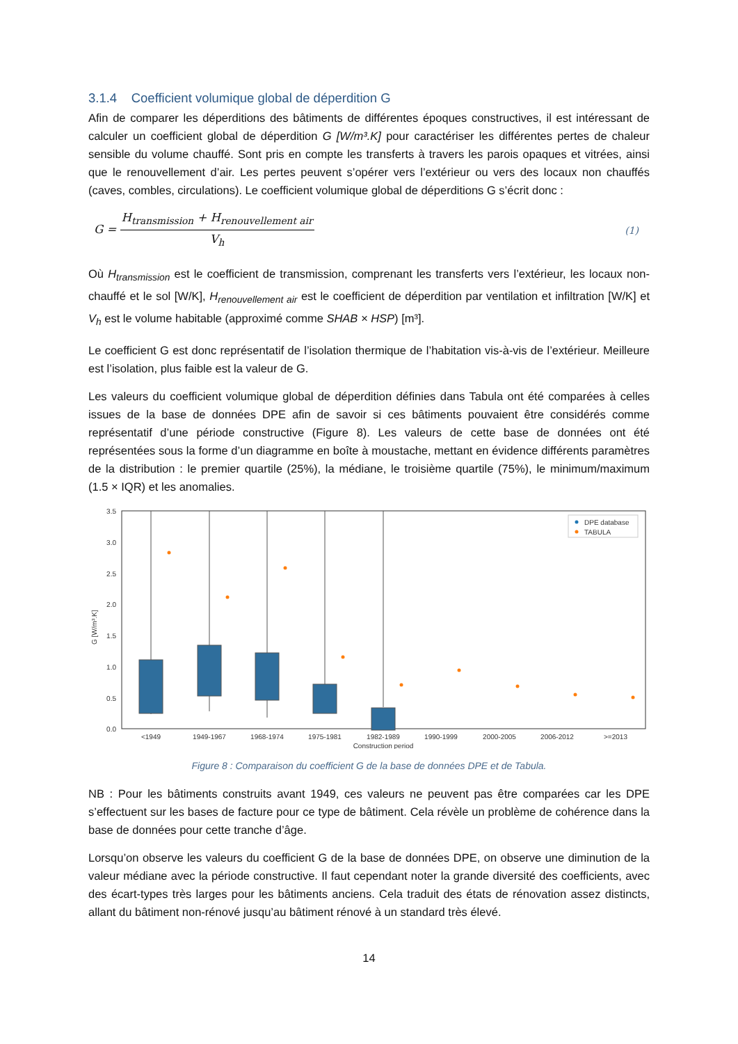3.1.4 Coefficient volumique global de déperdition G
Afin de comparer les déperditions des bâtiments de différentes époques constructives, il est intéressant de calculer un coefficient global de déperdition G [W/m³.K] pour caractériser les différentes pertes de chaleur sensible du volume chauffé. Sont pris en compte les transferts à travers les parois opaques et vitrées, ainsi que le renouvellement d’air. Les pertes peuvent s’opérer vers l’extérieur ou vers des locaux non chauffés (caves, combles, circulations). Le coefficient volumique global de déperditions G s’écrit donc :
G =
H<sub>transmission</sub> + H<sub>renouvellement air</sub>
V<sub>h</sub>
(1)
Où H<sub>transmission</sub> est le coefficient de transmission, comprenant les transferts vers l’extérieur, les locaux non-chauffé et le sol [W/K], H<sub>renouvellement air</sub> est le coefficient de déperdition par ventilation et infiltration [W/K] et V<sub>h</sub> est le volume habitable (approximé comme SHAB × HSP) [m³].
Le coefficient G est donc représentatif de l’isolation thermique de l’habitation vis-à-vis de l’extérieur. Meilleure est l’isolation, plus faible est la valeur de G.
Les valeurs du coefficient volumique global de déperdition définies dans Tabula ont été comparées à celles issues de la base de données DPE afin de savoir si ces bâtiments pouvaient être considérés comme représentatif d’une période constructive (Figure 8). Les valeurs de cette base de données ont été représentées sous la forme d’un diagramme en boîte à moustache, mettant en évidence différents paramètres de la distribution : le premier quartile (25%), la médiane, le troisième quartile (75%), le minimum/maximum (1.5 × IQR) et les anomalies.
3.5
3.0
2.5
2.0
1.5
1.0
0.5
0.0
G [W/m³.K]
DPE database
TABULA
<1949
1949-1967
1968-1974
1975-1981
1982-1989
1990-1999
2000-2005
2006-2012
>=2013
Construction period
Figure 8 : Comparaison du coefficient G de la base de données DPE et de Tabula.
NB : Pour les bâtiments construits avant 1949, ces valeurs ne peuvent pas être comparées car les DPE s’effectuent sur les bases de facture pour ce type de bâtiment. Cela révèle un problème de cohérence dans la base de données pour cette tranche d’âge.
Lorsqu’on observe les valeurs du coefficient G de la base de données DPE, on observe une diminution de la valeur médiane avec la période constructive. Il faut cependant noter la grande diversité des coefficients, avec des écart-types très larges pour les bâtiments anciens. Cela traduit des états de rénovation assez distincts, allant du bâtiment non-rénové jusqu’au bâtiment rénové à un standard très élevé.
14